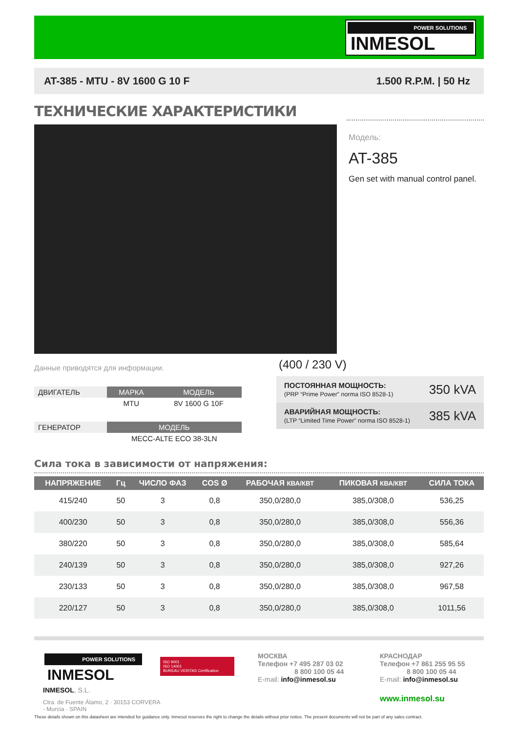POWER SOLUTIONS
INMESOL
AT-385 - MTU - 8V 1600 G 10 F 1.500 R.P.M. | 50 Hz
ТЕХНИЧЕСКИЕ ХАРАКТЕРИСТИКИ
Модель:
AT-385
Gen set with manual control panel.
Данные приводятся для информации.
| ДВИГАТЕЛЬ | МАРКА | МОДЕЛЬ |
| | MTU | 8V 1600 G 10F |
| ГЕНЕРАТОР | МОДЕЛЬ | |
| | MECC-ALTE ECO 38-3LN | |
(400 / 230 V)
| ПОСТОЯННАЯ МОЩНОСТЬ: (PRP “Prime Power” norma ISO 8528-1) | 350 kVA |
| АВАРИЙНАЯ МОЩНОСТЬ: (LTP “Limited Time Power” norma ISO 8528-1) | 385 kVA |
Сила тока в зависимости от напряжения:
| НАПРЯЖЕНИЕ | Гц | ЧИСЛО ФАЗ | COS Ø | РАБОЧАЯ КВА/КВТ | ПИКОВАЯ КВА/КВТ | СИЛА ТОКА |
| --- | --- | --- | --- | --- | --- | --- |
| 415/240 | 50 | 3 | 0,8 | 350,0/280,0 | 385,0/308,0 | 536,25 |
| 400/230 | 50 | 3 | 0,8 | 350,0/280,0 | 385,0/308,0 | 556,36 |
| 380/220 | 50 | 3 | 0,8 | 350,0/280,0 | 385,0/308,0 | 585,64 |
| 240/139 | 50 | 3 | 0,8 | 350,0/280,0 | 385,0/308,0 | 927,26 |
| 230/133 | 50 | 3 | 0,8 | 350,0/280,0 | 385,0/308,0 | 967,58 |
| 220/127 | 50 | 3 | 0,8 | 350,0/280,0 | 385,0/308,0 | 1011,56 |
POWER SOLUTIONS
INMESOL
INMESOL, S.L.
Ctra. de Fuente Álamo, 2 · 30153 CORVERA - Murcia · SPAIN
ISO 9001
ISO 14001
BUREAU VERITAS Certification
МОСКВА
Телефон +7 495 287 03 02
8 800 100 05 44
E-mail: info@inmesol.su
КРАСНОДАР
Телефон +7 861 255 95 55
8 800 100 05 44
E-mail: info@inmesol.su
www.inmesol.su
These details shown on this datasheet are intended for guidance only. Inmesol reserves the right to change the details without prior notice. The present documents will not be part of any sales contract.